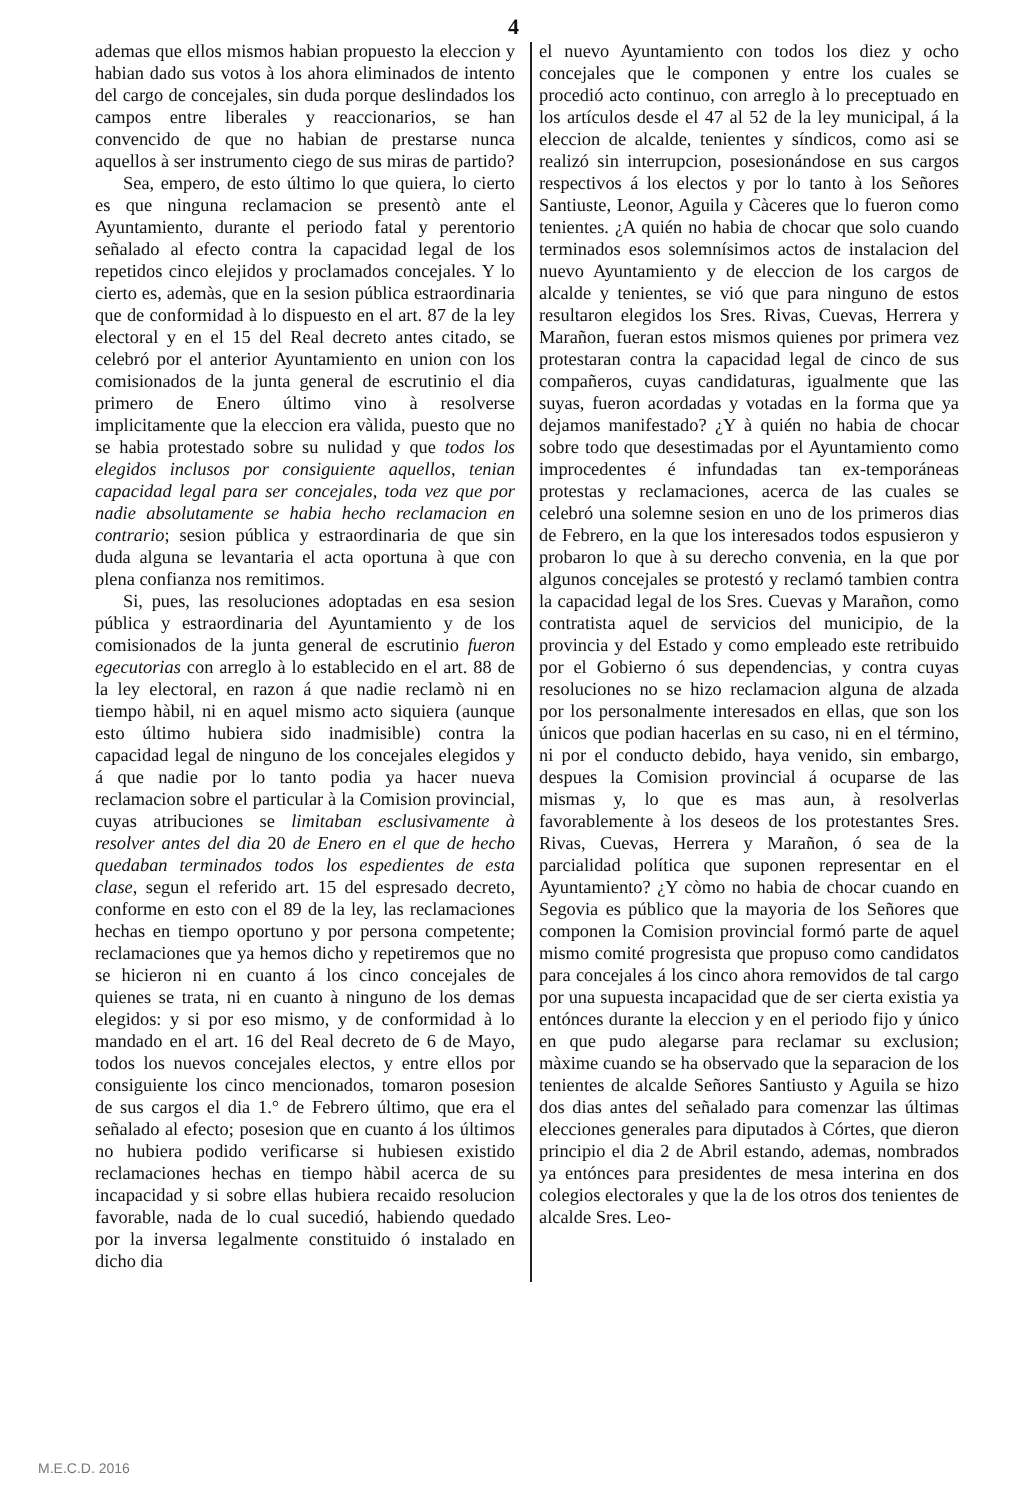4
ademas que ellos mismos habian propuesto la eleccion y habian dado sus votos à los ahora eliminados de intento del cargo de concejales, sin duda porque deslindados los campos entre liberales y reaccionarios, se han convencido de que no habian de prestarse nunca aquellos à ser instrumento ciego de sus miras de partido?
Sea, empero, de esto último lo que quiera, lo cierto es que ninguna reclamacion se presentò ante el Ayuntamiento, durante el periodo fatal y perentorio señalado al efecto contra la capacidad legal de los repetidos cinco elejidos y proclamados concejales. Y lo cierto es, ademàs, que en la sesion pública estraordinaria que de conformidad à lo dispuesto en el art. 87 de la ley electoral y en el 15 del Real decreto antes citado, se celebró por el anterior Ayuntamiento en union con los comisionados de la junta general de escrutinio el dia primero de Enero último vino à resolverse implicitamente que la eleccion era vàlida, puesto que no se habia protestado sobre su nulidad y que todos los elegidos inclusos por consiguiente aquellos, tenian capacidad legal para ser concejales, toda vez que por nadie absolutamente se habia hecho reclamacion en contrario; sesion pública y estraordinaria de que sin duda alguna se levantaria el acta oportuna à que con plena confianza nos remitimos.
Si, pues, las resoluciones adoptadas en esa sesion pública y estraordinaria del Ayuntamiento y de los comisionados de la junta general de escrutinio fueron egecutorias con arreglo à lo establecido en el art. 88 de la ley electoral, en razon á que nadie reclamò ni en tiempo hàbil, ni en aquel mismo acto siquiera (aunque esto último hubiera sido inadmisible) contra la capacidad legal de ninguno de los concejales elegidos y á que nadie por lo tanto podia ya hacer nueva reclamacion sobre el particular à la Comision provincial, cuyas atribuciones se limitaban esclusivamente à resolver antes del dia 20 de Enero en el que de hecho quedaban terminados todos los espedientes de esta clase, segun el referido art. 15 del espresado decreto, conforme en esto con el 89 de la ley, las reclamaciones hechas en tiempo oportuno y por persona competente; reclamaciones que ya hemos dicho y repetiremos que no se hicieron ni en cuanto á los cinco concejales de quienes se trata, ni en cuanto à ninguno de los demas elegidos: y si por eso mismo, y de conformidad à lo mandado en el art. 16 del Real decreto de 6 de Mayo, todos los nuevos concejales electos, y entre ellos por consiguiente los cinco mencionados, tomaron posesion de sus cargos el dia 1.° de Febrero último, que era el señalado al efecto; posesion que en cuanto á los últimos no hubiera podido verificarse si hubiesen existido reclamaciones hechas en tiempo hàbil acerca de su incapacidad y si sobre ellas hubiera recaido resolucion favorable, nada de lo cual sucedió, habiendo quedado por la inversa legalmente constituido ó instalado en dicho dia
el nuevo Ayuntamiento con todos los diez y ocho concejales que le componen y entre los cuales se procedió acto continuo, con arreglo à lo preceptuado en los artículos desde el 47 al 52 de la ley municipal, á la eleccion de alcalde, tenientes y síndicos, como asi se realizó sin interrupcion, posesionándose en sus cargos respectivos á los electos y por lo tanto à los Señores Santiuste, Leonor, Aguila y Càceres que lo fueron como tenientes. ¿A quién no habia de chocar que solo cuando terminados esos solemnísimos actos de instalacion del nuevo Ayuntamiento y de eleccion de los cargos de alcalde y tenientes, se vió que para ninguno de estos resultaron elegidos los Sres. Rivas, Cuevas, Herrera y Marañon, fueran estos mismos quienes por primera vez protestaran contra la capacidad legal de cinco de sus compañeros, cuyas candidaturas, igualmente que las suyas, fueron acordadas y votadas en la forma que ya dejamos manifestado? ¿Y à quién no habia de chocar sobre todo que desestimadas por el Ayuntamiento como improcedentes é infundadas tan ex-temporáneas protestas y reclamaciones, acerca de las cuales se celebró una solemne sesion en uno de los primeros dias de Febrero, en la que los interesados todos espusieron y probaron lo que à su derecho convenia, en la que por algunos concejales se protestó y reclamó tambien contra la capacidad legal de los Sres. Cuevas y Marañon, como contratista aquel de servicios del municipio, de la provincia y del Estado y como empleado este retribuido por el Gobierno ó sus dependencias, y contra cuyas resoluciones no se hizo reclamacion alguna de alzada por los personalmente interesados en ellas, que son los únicos que podian hacerlas en su caso, ni en el término, ni por el conducto debido, haya venido, sin embargo, despues la Comision provincial á ocuparse de las mismas y, lo que es mas aun, à resolverlas favorablemente à los deseos de los protestantes Sres. Rivas, Cuevas, Herrera y Marañon, ó sea de la parcialidad política que suponen representar en el Ayuntamiento? ¿Y còmo no habia de chocar cuando en Segovia es público que la mayoria de los Señores que componen la Comision provincial formó parte de aquel mismo comité progresista que propuso como candidatos para concejales á los cinco ahora removidos de tal cargo por una supuesta incapacidad que de ser cierta existia ya entónces durante la eleccion y en el periodo fijo y único en que pudo alegarse para reclamar su exclusion; màxime cuando se ha observado que la separacion de los tenientes de alcalde Señores Santiusto y Aguila se hizo dos dias antes del señalado para comenzar las últimas elecciones generales para diputados à Córtes, que dieron principio el dia 2 de Abril estando, ademas, nombrados ya entónces para presidentes de mesa interina en dos colegios electorales y que la de los otros dos tenientes de alcalde Sres. Leo-
M.E.C.D. 2016